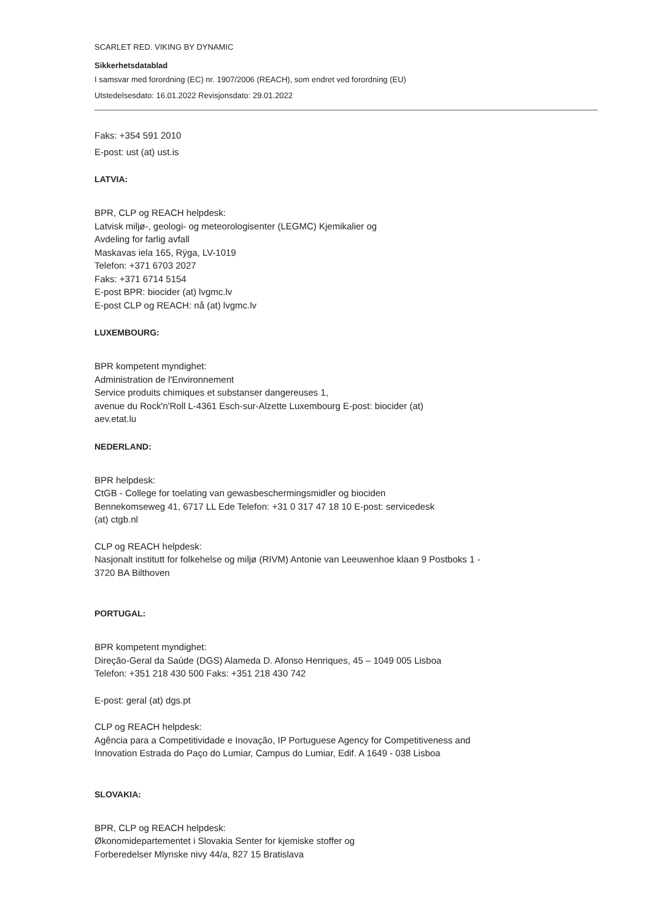SCARLET RED. VIKING BY DYNAMIC
Sikkerhetsdatablad
I samsvar med forordning (EC) nr. 1907/2006 (REACH), som endret ved forordning (EU)
Utstedelsesdato: 16.01.2022 Revisjonsdato: 29.01.2022
Faks: +354 591 2010
E-post: ust (at) ust.is
LATVIA:
BPR, CLP og REACH helpdesk:
Latvisk miljø-, geologi- og meteorologisenter (LEGMC) Kjemikalier og
Avdeling for farlig avfall
Maskavas iela 165, Rÿga, LV-1019
Telefon: +371 6703 2027
Faks: +371 6714 5154
E-post BPR: biocider (at) lvgmc.lv
E-post CLP og REACH: nå (at) lvgmc.lv
LUXEMBOURG:
BPR kompetent myndighet:
Administration de l'Environnement
Service produits chimiques et substanser dangereuses 1,
avenue du Rock'n'Roll L-4361 Esch-sur-Alzette Luxembourg E-post: biocider (at)
aev.etat.lu
NEDERLAND:
BPR helpdesk:
CtGB - College for toelating van gewasbeschermingsmidler og biociden
Bennekomseweg 41, 6717 LL Ede Telefon: +31 0 317 47 18 10 E-post: servicedesk
(at) ctgb.nl
CLP og REACH helpdesk:
Nasjonalt institutt for folkehelse og miljø (RIVM) Antonie van Leeuwenhoe klaan 9 Postboks 1 -
3720 BA Bilthoven
PORTUGAL:
BPR kompetent myndighet:
Direção-Geral da Saúde (DGS) Alameda D. Afonso Henriques, 45 – 1049 005 Lisboa
Telefon: +351 218 430 500 Faks: +351 218 430 742
E-post: geral (at) dgs.pt
CLP og REACH helpdesk:
Agência para a Competitividade e Inovação, IP Portuguese Agency for Competitiveness and
Innovation Estrada do Paço do Lumiar, Campus do Lumiar, Edif. A 1649 - 038 Lisboa
SLOVAKIA:
BPR, CLP og REACH helpdesk:
Økonomidepartementet i Slovakia Senter for kjemiske stoffer og
Forberedelser Mlynske nivy 44/a, 827 15 Bratislava